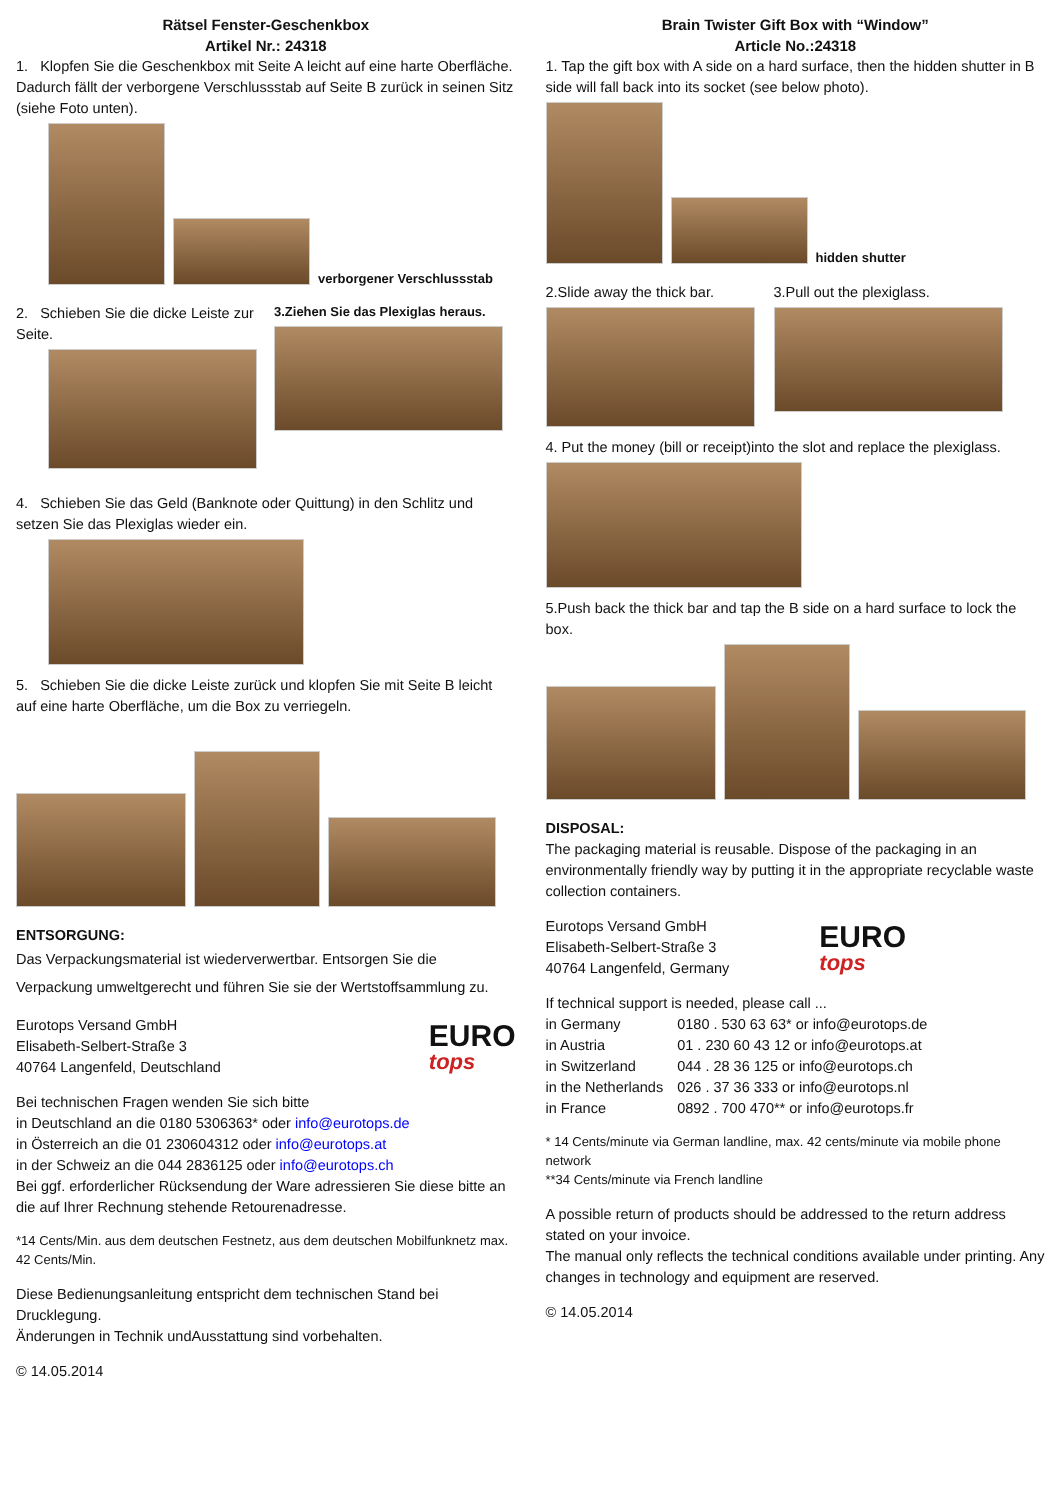Rätsel Fenster-Geschenkbox
Artikel Nr.: 24318
1. Klopfen Sie die Geschenkbox mit Seite A leicht auf eine harte Oberfläche. Dadurch fällt der verborgene Verschlussstab auf Seite B zurück in seinen Sitz (siehe Foto unten).
verborgener Verschlussstab
2. Schieben Sie die dicke Leiste zur Seite.
3.Ziehen Sie das Plexiglas heraus.
4. Schieben Sie das Geld (Banknote oder Quittung) in den Schlitz und setzen Sie das Plexiglas wieder ein.
5. Schieben Sie die dicke Leiste zurück und klopfen Sie mit Seite B leicht auf eine harte Oberfläche, um die Box zu verriegeln.
ENTSORGUNG:
Das Verpackungsmaterial ist wiederverwertbar. Entsorgen Sie die Verpackung umweltgerecht und führen Sie sie der Wertstoffsammlung zu.
Eurotops Versand GmbH
Elisabeth-Selbert-Straße 3
40764 Langenfeld, Deutschland
EURO
tops
Bei technischen Fragen wenden Sie sich bitte
in Deutschland an die 0180 5306363* oder info@eurotops.de
in Österreich an die 01 230604312 oder info@eurotops.at
in der Schweiz an die 044 2836125 oder info@eurotops.ch
Bei ggf. erforderlicher Rücksendung der Ware adressieren Sie diese bitte an die auf Ihrer Rechnung stehende Retourenadresse.
*14 Cents/Min. aus dem deutschen Festnetz, aus dem deutschen Mobilfunknetz max. 42 Cents/Min.
Diese Bedienungsanleitung entspricht dem technischen Stand bei Drucklegung.
Änderungen in Technik undAusstattung sind vorbehalten.
© 14.05.2014
Brain Twister Gift Box with “Window”
Article No.:24318
1. Tap the gift box with A side on a hard surface, then the hidden shutter in B side will fall back into its socket (see below photo).
hidden shutter
2.Slide away the thick bar.
3.Pull out the plexiglass.
4. Put the money (bill or receipt)into the slot and replace the plexiglass.
5.Push back the thick bar and tap the B side on a hard surface to lock the box.
DISPOSAL:
The packaging material is reusable. Dispose of the packaging in an environmentally friendly way by putting it in the appropriate recyclable waste collection containers.
Eurotops Versand GmbH
Elisabeth-Selbert-Straße 3
40764 Langenfeld, Germany
EURO
tops
If technical support is needed, please call ...
| in Germany | 0180 . 530 63 63* or info@eurotops.de |
| in Austria | 01 . 230 60 43 12 or info@eurotops.at |
| in Switzerland | 044 . 28 36 125 or info@eurotops.ch |
| in the Netherlands | 026 . 37 36 333 or info@eurotops.nl |
| in France | 0892 . 700 470** or info@eurotops.fr |
* 14 Cents/minute via German landline, max. 42 cents/minute via mobile phone network
**34 Cents/minute via French landline
A possible return of products should be addressed to the return address stated on your invoice.
The manual only reflects the technical conditions available under printing. Any changes in technology and equipment are reserved.
© 14.05.2014